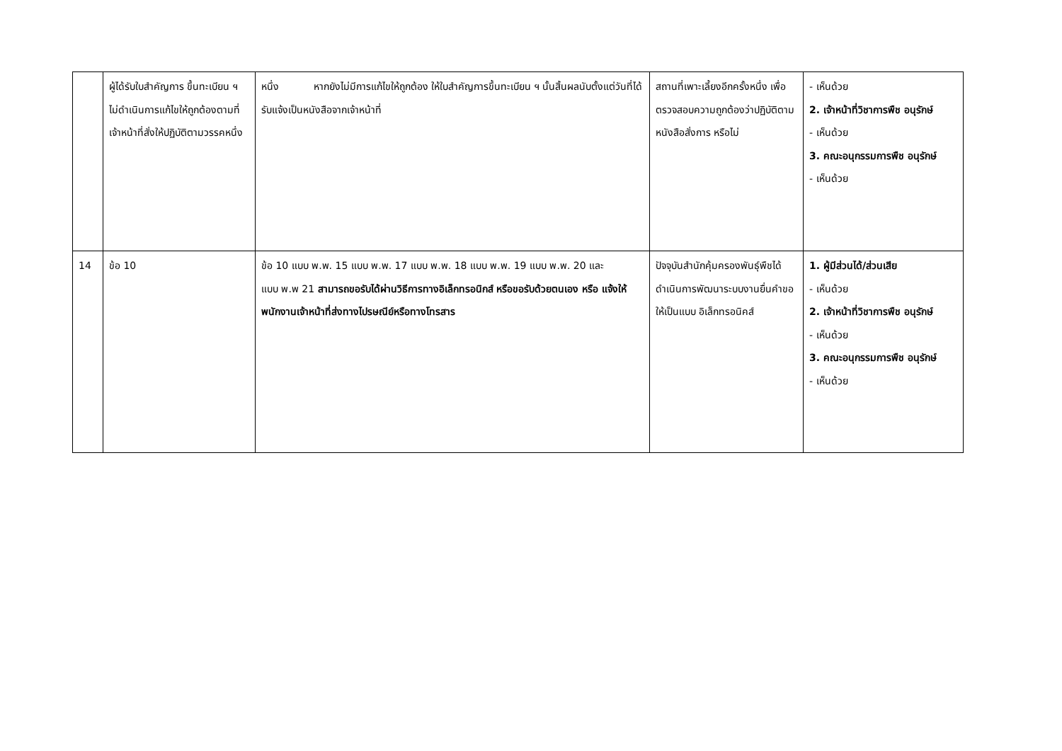| | ผู้ได้รับใบสำคัญการ ขึ้นทะเบียน ฯ ไม่ดำเนินการแก้ไขให้ถูกต้องตามที่เจ้าหน้าที่สั่งให้ปฏิบัติตามวรรคหนึ่ง | หนึ่ง หากยังไม่มีการแก้ไขให้ถูกต้อง ให้ใบสำคัญการขึ้นทะเบียน ฯ นั้นสิ้นผลนับตั้งแต่วันที่ได้รับแจ้งเป็นหนังสือจากเจ้าหน้าที่ | สถานที่เพาะเลี้ยงอีกครั้งหนึ่ง เพื่อตรวจสอบความถูกต้องว่าปฏิบัติตามหนังสือสั่งการ หรือไม่ | - เห็นด้วย 2. เจ้าหน้าที่วิชาการพืช อนุรักษ์ - เห็นด้วย 3. คณะอนุกรรมการพืช อนุรักษ์ - เห็นด้วย |
| 14 | ข้อ 10 | ข้อ 10 แบบ พ.พ. 15 แบบ พ.พ. 17 แบบ พ.พ. 18 แบบ พ.พ. 19 แบบ พ.พ. 20 และ แบบ พ.พ 21 สามารถขอรับได้ผ่านวิธีการทางอิเล็กทรอนิกส์ หรือขอรับด้วยตนเอง หรือ แจ้งให้พนักงานเจ้าหน้าที่ส่งทางไปรษณีย์หรือทางโทรสาร | ปัจจุบันสำนักคุ้มครองพันธุ์พืชได้ดำเนินการพัฒนาระบบงานยื่นคำขอให้เป็นแบบ อิเล็กทรอนิคส์ | 1. ผู้มีส่วนได้/ส่วนเสีย - เห็นด้วย 2. เจ้าหน้าที่วิชาการพืช อนุรักษ์ - เห็นด้วย 3. คณะอนุกรรมการพืช อนุรักษ์ - เห็นด้วย |